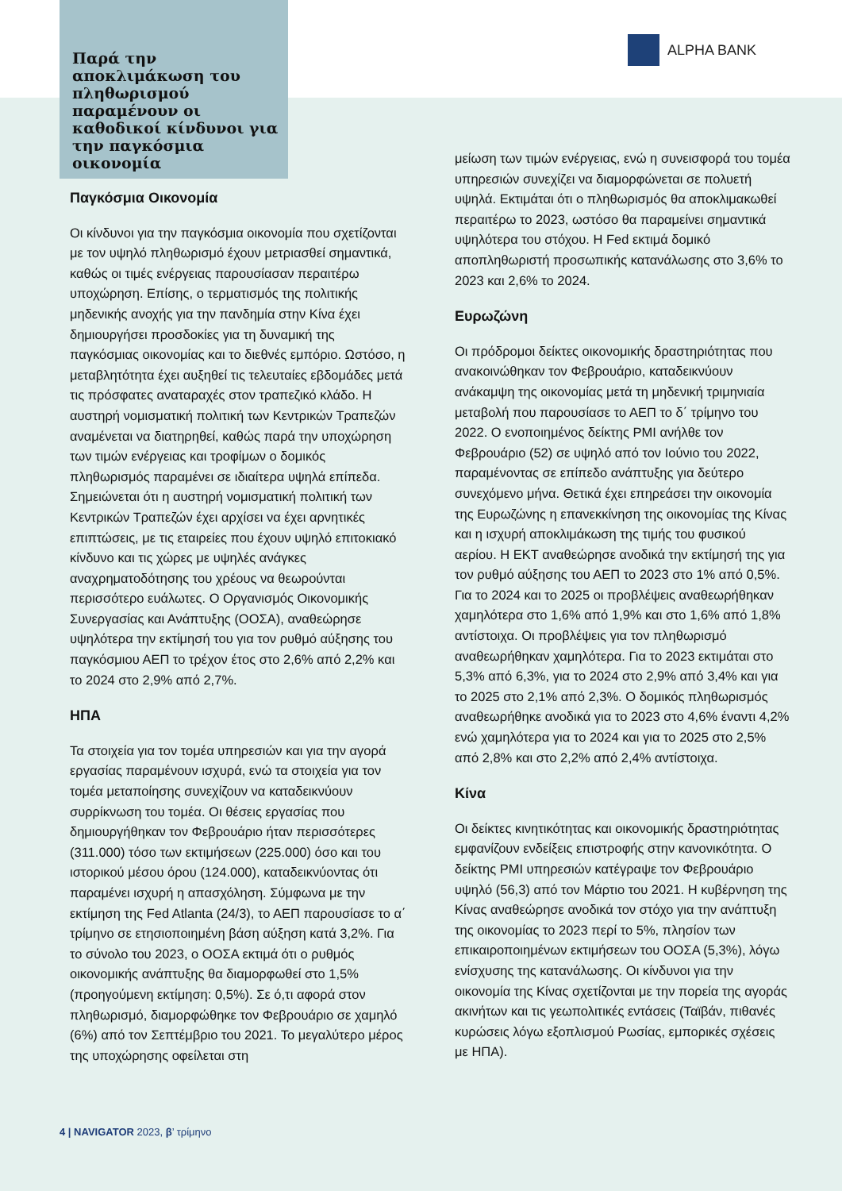Παρά την αποκλιμάκωση του πληθωρισμού παραμένουν οι καθοδικοί κίνδυνοι για την παγκόσμια οικονομία
ALPHA BANK
Παγκόσμια Οικονομία
Οι κίνδυνοι για την παγκόσμια οικονομία που σχετίζονται με τον υψηλό πληθωρισμό έχουν μετριασθεί σημαντικά, καθώς οι τιμές ενέργειας παρουσίασαν περαιτέρω υποχώρηση. Επίσης, ο τερματισμός της πολιτικής μηδενικής ανοχής για την πανδημία στην Κίνα έχει δημιουργήσει προσδοκίες για τη δυναμική της παγκόσμιας οικονομίας και το διεθνές εμπόριο. Ωστόσο, η μεταβλητότητα έχει αυξηθεί τις τελευταίες εβδομάδες μετά τις πρόσφατες αναταραχές στον τραπεζικό κλάδο. Η αυστηρή νομισματική πολιτική των Κεντρικών Τραπεζών αναμένεται να διατηρηθεί, καθώς παρά την υποχώρηση των τιμών ενέργειας και τροφίμων ο δομικός πληθωρισμός παραμένει σε ιδιαίτερα υψηλά επίπεδα. Σημειώνεται ότι η αυστηρή νομισματική πολιτική των Κεντρικών Τραπεζών έχει αρχίσει να έχει αρνητικές επιπτώσεις, με τις εταιρείες που έχουν υψηλό επιτοκιακό κίνδυνο και τις χώρες με υψηλές ανάγκες αναχρηματοδότησης του χρέους να θεωρούνται περισσότερο ευάλωτες. Ο Οργανισμός Οικονομικής Συνεργασίας και Ανάπτυξης (ΟΟΣΑ), αναθεώρησε υψηλότερα την εκτίμησή του για τον ρυθμό αύξησης του παγκόσμιου ΑΕΠ το τρέχον έτος στο 2,6% από 2,2% και το 2024 στο 2,9% από 2,7%.
ΗΠΑ
Τα στοιχεία για τον τομέα υπηρεσιών και για την αγορά εργασίας παραμένουν ισχυρά, ενώ τα στοιχεία για τον τομέα μεταποίησης συνεχίζουν να καταδεικνύουν συρρίκνωση του τομέα. Οι θέσεις εργασίας που δημιουργήθηκαν τον Φεβρουάριο ήταν περισσότερες (311.000) τόσο των εκτιμήσεων (225.000) όσο και του ιστορικού μέσου όρου (124.000), καταδεικνύοντας ότι παραμένει ισχυρή η απασχόληση. Σύμφωνα με την εκτίμηση της Fed Atlanta (24/3), το ΑΕΠ παρουσίασε το α΄ τρίμηνο σε ετησιοποιημένη βάση αύξηση κατά 3,2%. Για το σύνολο του 2023, ο ΟΟΣΑ εκτιμά ότι ο ρυθμός οικονομικής ανάπτυξης θα διαμορφωθεί στο 1,5% (προηγούμενη εκτίμηση: 0,5%). Σε ό,τι αφορά στον πληθωρισμό, διαμορφώθηκε τον Φεβρουάριο σε χαμηλό (6%) από τον Σεπτέμβριο του 2021. Το μεγαλύτερο μέρος της υποχώρησης οφείλεται στη
μείωση των τιμών ενέργειας, ενώ η συνεισφορά του τομέα υπηρεσιών συνεχίζει να διαμορφώνεται σε πολυετή υψηλά. Εκτιμάται ότι ο πληθωρισμός θα αποκλιμακωθεί περαιτέρω το 2023, ωστόσο θα παραμείνει σημαντικά υψηλότερα του στόχου. Η Fed εκτιμά δομικό αποπληθωριστή προσωπικής κατανάλωσης στο 3,6% το 2023 και 2,6% το 2024.
Ευρωζώνη
Οι πρόδρομοι δείκτες οικονομικής δραστηριότητας που ανακοινώθηκαν τον Φεβρουάριο, καταδεικνύουν ανάκαμψη της οικονομίας μετά τη μηδενική τριμηνιαία μεταβολή που παρουσίασε το ΑΕΠ το δ΄ τρίμηνο του 2022. Ο ενοποιημένος δείκτης PMI ανήλθε τον Φεβρουάριο (52) σε υψηλό από τον Ιούνιο του 2022, παραμένοντας σε επίπεδο ανάπτυξης για δεύτερο συνεχόμενο μήνα. Θετικά έχει επηρεάσει την οικονομία της Ευρωζώνης η επανεκκίνηση της οικονομίας της Κίνας και η ισχυρή αποκλιμάκωση της τιμής του φυσικού αερίου. Η ΕΚΤ αναθεώρησε ανοδικά την εκτίμησή της για τον ρυθμό αύξησης του ΑΕΠ το 2023 στο 1% από 0,5%. Για το 2024 και το 2025 οι προβλέψεις αναθεωρήθηκαν χαμηλότερα στο 1,6% από 1,9% και στο 1,6% από 1,8% αντίστοιχα. Οι προβλέψεις για τον πληθωρισμό αναθεωρήθηκαν χαμηλότερα. Για το 2023 εκτιμάται στο 5,3% από 6,3%, για το 2024 στο 2,9% από 3,4% και για το 2025 στο 2,1% από 2,3%. Ο δομικός πληθωρισμός αναθεωρήθηκε ανοδικά για το 2023 στο 4,6% έναντι 4,2% ενώ χαμηλότερα για το 2024 και για το 2025 στο 2,5% από 2,8% και στο 2,2% από 2,4% αντίστοιχα.
Κίνα
Οι δείκτες κινητικότητας και οικονομικής δραστηριότητας εμφανίζουν ενδείξεις επιστροφής στην κανονικότητα. Ο δείκτης PMI υπηρεσιών κατέγραψε τον Φεβρουάριο υψηλό (56,3) από τον Μάρτιο του 2021. Η κυβέρνηση της Κίνας αναθεώρησε ανοδικά τον στόχο για την ανάπτυξη της οικονομίας το 2023 περί το 5%, πλησίον των επικαιροποιημένων εκτιμήσεων του ΟΟΣΑ (5,3%), λόγω ενίσχυσης της κατανάλωσης. Οι κίνδυνοι για την οικονομία της Κίνας σχετίζονται με την πορεία της αγοράς ακινήτων και τις γεωπολιτικές εντάσεις (Ταϊβάν, πιθανές κυρώσεις λόγω εξοπλισμού Ρωσίας, εμπορικές σχέσεις με ΗΠΑ).
4 | NAVIGATOR 2023, β’ τρίμηνο